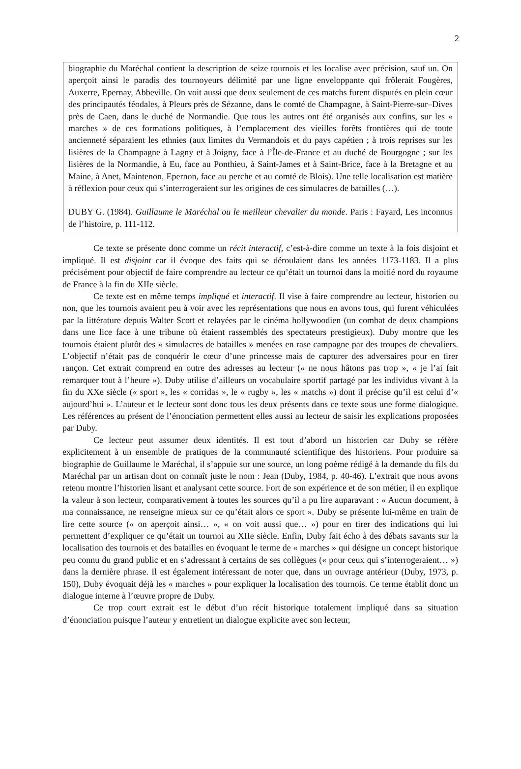2
biographie du Maréchal contient la description de seize tournois et les localise avec précision, sauf un. On aperçoit ainsi le paradis des tournoyeurs délimité par une ligne enveloppante qui frôlerait Fougères, Auxerre, Epernay, Abbeville. On voit aussi que deux seulement de ces matchs furent disputés en plein cœur des principautés féodales, à Pleurs près de Sézanne, dans le comté de Champagne, à Saint-Pierre-sur–Dives près de Caen, dans le duché de Normandie. Que tous les autres ont été organisés aux confins, sur les « marches » de ces formations politiques, à l’emplacement des vieilles forêts frontières qui de toute ancienneté séparaient les ethnies (aux limites du Vermandois et du pays capétien ; à trois reprises sur les lisières de la Champagne à Lagny et à Joigny, face à l’Île-de-France et au duché de Bourgogne ; sur les lisières de la Normandie, à Eu, face au Ponthieu, à Saint-James et à Saint-Brice, face à la Bretagne et au Maine, à Anet, Maintenon, Epernon, face au perche et au comté de Blois). Une telle localisation est matière à réflexion pour ceux qui s’interrogeraient sur les origines de ces simulacres de batailles (…).
DUBY G. (1984). Guillaume le Maréchal ou le meilleur chevalier du monde. Paris : Fayard, Les inconnus de l’histoire, p. 111-112.
Ce texte se présente donc comme un récit interactif, c’est-à-dire comme un texte à la fois disjoint et impliqué. Il est disjoint car il évoque des faits qui se déroulaient dans les années 1173-1183. Il a plus précisément pour objectif de faire comprendre au lecteur ce qu’était un tournoi dans la moitié nord du royaume de France à la fin du XIIe siècle.
Ce texte est en même temps impliqué et interactif. Il vise à faire comprendre au lecteur, historien ou non, que les tournois avaient peu à voir avec les représentations que nous en avons tous, qui furent véhiculées par la littérature depuis Walter Scott et relayées par le cinéma hollywoodien (un combat de deux champions dans une lice face à une tribune où étaient rassemblés des spectateurs prestigieux). Duby montre que les tournois étaient plutôt des « simulacres de batailles » menées en rase campagne par des troupes de chevaliers. L’objectif n’était pas de conquérir le cœur d’une princesse mais de capturer des adversaires pour en tirer rançon. Cet extrait comprend en outre des adresses au lecteur (« ne nous hâtons pas trop », « je l’ai fait remarquer tout à l’heure »). Duby utilise d’ailleurs un vocabulaire sportif partagé par les individus vivant à la fin du XXe siècle (« sport », les « corridas », le « rugby », les « matchs ») dont il précise qu’il est celui d’« aujourd’hui ». L’auteur et le lecteur sont donc tous les deux présents dans ce texte sous une forme dialogique. Les références au présent de l’énonciation permettent elles aussi au lecteur de saisir les explications proposées par Duby.
Ce lecteur peut assumer deux identités. Il est tout d’abord un historien car Duby se réfère explicitement à un ensemble de pratiques de la communauté scientifique des historiens. Pour produire sa biographie de Guillaume le Maréchal, il s’appuie sur une source, un long poème rédigé à la demande du fils du Maréchal par un artisan dont on connaît juste le nom : Jean (Duby, 1984, p. 40-46). L’extrait que nous avons retenu montre l’historien lisant et analysant cette source. Fort de son expérience et de son métier, il en explique la valeur à son lecteur, comparativement à toutes les sources qu’il a pu lire auparavant : « Aucun document, à ma connaissance, ne renseigne mieux sur ce qu’était alors ce sport ». Duby se présente lui-même en train de lire cette source (« on aperçoit ainsi… », « on voit aussi que… ») pour en tirer des indications qui lui permettent d’expliquer ce qu’était un tournoi au XIIe siècle. Enfin, Duby fait écho à des débats savants sur la localisation des tournois et des batailles en évoquant le terme de « marches » qui désigne un concept historique peu connu du grand public et en s’adressant à certains de ses collègues (« pour ceux qui s’interrogeraient… ») dans la dernière phrase. Il est également intéressant de noter que, dans un ouvrage antérieur (Duby, 1973, p. 150), Duby évoquait déjà les « marches » pour expliquer la localisation des tournois. Ce terme établit donc un dialogue interne à l’œuvre propre de Duby.
Ce trop court extrait est le début d’un récit historique totalement impliqué dans sa situation d’énonciation puisque l’auteur y entretient un dialogue explicite avec son lecteur,